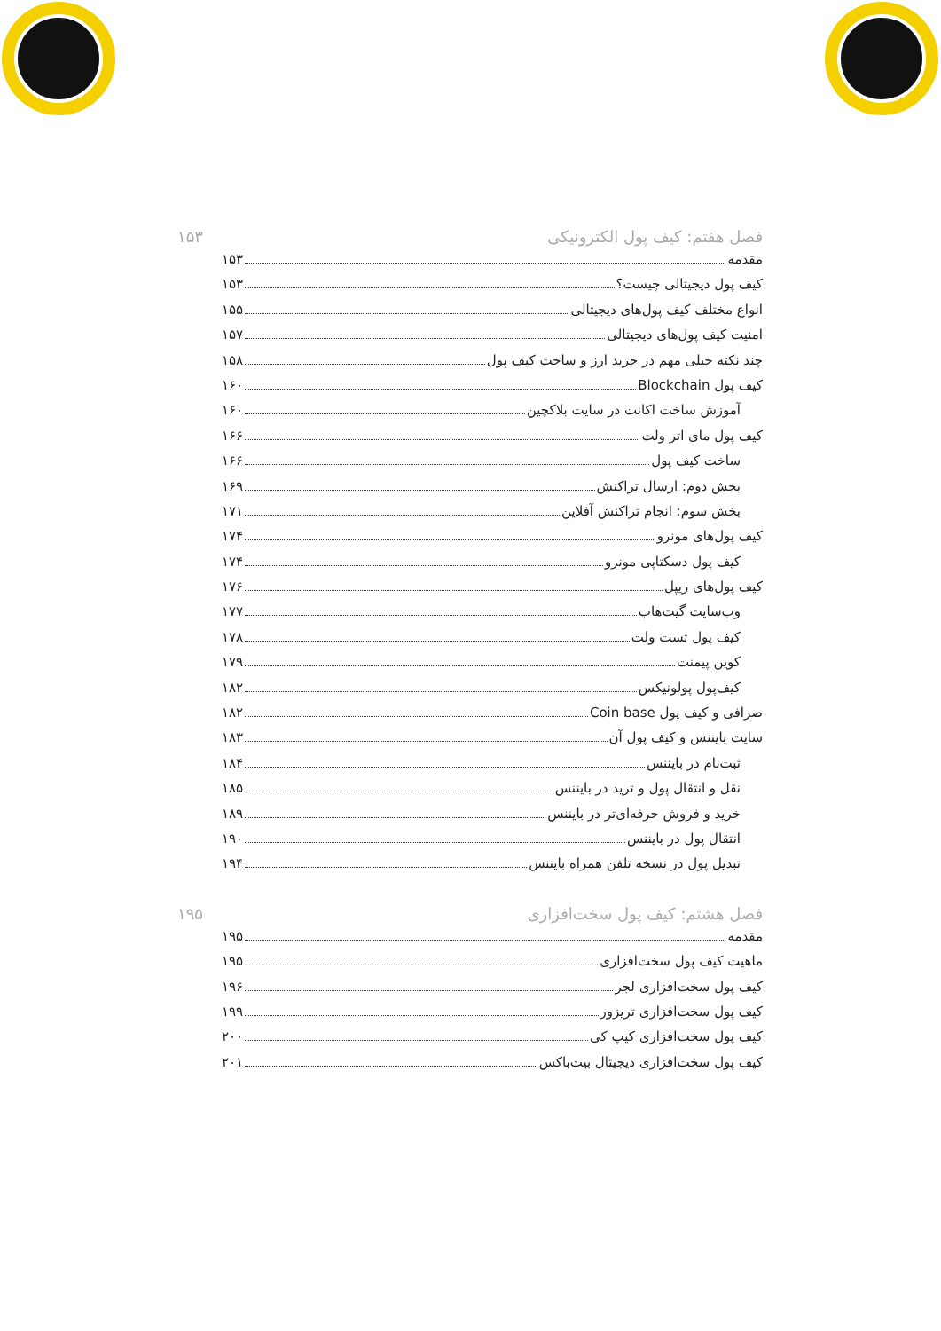فصل هفتم: کیف پول الکترونیکی ۱۵۳
مقدمه ۱۵۳
کیف پول دیجیتالی چیست؟ ۱۵۳
انواع مختلف کیف پول‌های دیجیتالی ۱۵۵
امنیت کیف پول‌های دیجیتالی ۱۵۷
چند نکته خیلی مهم در خرید ارز و ساخت کیف پول ۱۵۸
کیف پول Blockchain ۱۶۰
آموزش ساخت اکانت در سایت بلاکچین ۱۶۰
کیف پول مای اتر ولت ۱۶۶
ساخت کیف پول ۱۶۶
بخش دوم: ارسال تراکنش ۱۶۹
بخش سوم: انجام تراکنش آفلاین ۱۷۱
کیف پول‌های مونرو ۱۷۴
کیف پول دسکتاپی مونرو ۱۷۴
کیف پول‌های ریپل ۱۷۶
وب‌سایت گیت‌هاب ۱۷۷
کیف پول تست ولت ۱۷۸
کوین پیمنت ۱۷۹
کیف‌پول پولونیکس ۱۸۲
صرافی و کیف پول Coin base ۱۸۲
سایت بایننس و کیف پول آن ۱۸۳
ثبت‌نام در بایننس ۱۸۴
نقل و انتقال پول و ترید در بایننس ۱۸۵
خرید و فروش حرفه‌ای‌تر در بایننس ۱۸۹
انتقال پول در بایننس ۱۹۰
تبدیل پول در نسخه تلفن همراه بایننس ۱۹۴
فصل هشتم: کیف پول سخت‌افزاری ۱۹۵
مقدمه ۱۹۵
ماهیت کیف پول سخت‌افزاری ۱۹۵
کیف پول سخت‌افزاری لجر ۱۹۶
کیف پول سخت‌افزاری تریزور ۱۹۹
کیف پول سخت‌افزاری کیپ کی ۲۰۰
کیف پول سخت‌افزاری دیجیتال بیت‌باکس ۲۰۱